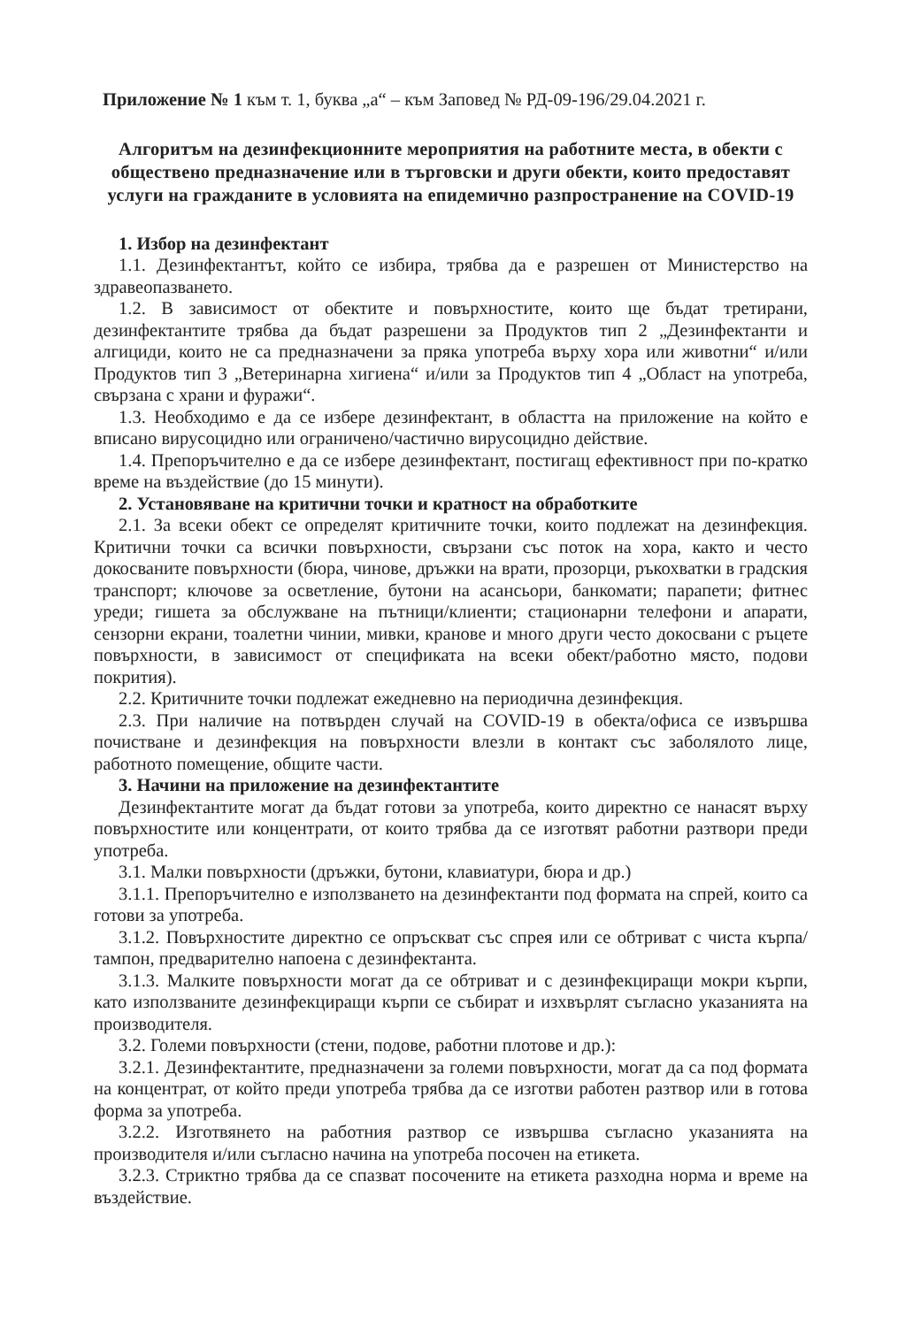Приложение № 1 към т. 1, буква „а“ – към Заповед № РД-09-196/29.04.2021 г.
Алгоритъм на дезинфекционните мероприятия на работните места, в обекти с обществено предназначение или в търговски и други обекти, които предоставят услуги на гражданите в условията на епидемично разпространение на COVID-19
1. Избор на дезинфектант
1.1. Дезинфектантът, който се избира, трябва да е разрешен от Министерство на здравеопазването.
1.2. В зависимост от обектите и повърхностите, които ще бъдат третирани, дезинфектантите трябва да бъдат разрешени за Продуктов тип 2 „Дезинфектанти и алгициди, които не са предназначени за пряка употреба върху хора или животни“ и/или Продуктов тип 3 „Ветеринарна хигиена“ и/или за Продуктов тип 4 „Област на употреба, свързана с храни и фуражи“.
1.3. Необходимо е да се избере дезинфектант, в областта на приложение на който е вписано вирусоцидно или ограничено/частично вирусоцидно действие.
1.4. Препоръчително е да се избере дезинфектант, постигащ ефективност при по-кратко време на въздействие (до 15 минути).
2. Установяване на критични точки и кратност на обработките
2.1. За всеки обект се определят критичните точки, които подлежат на дезинфекция. Критични точки са всички повърхности, свързани със поток на хора, както и често докосваните повърхности (бюра, чинове, дръжки на врати, прозорци, ръкохватки в градския транспорт; ключове за осветление, бутони на асансьори, банкомати; парапети; фитнес уреди; гишета за обслужване на пътници/клиенти; стационарни телефони и апарати, сензорни екрани, тоалетни чинии, мивки, кранове и много други често докосвани с ръцете повърхности, в зависимост от спецификата на всеки обект/работно място, подови покрития).
2.2. Критичните точки подлежат ежедневно на периодична дезинфекция.
2.3. При наличие на потвърден случай на COVID-19 в обекта/офиса се извършва почистване и дезинфекция на повърхности влезли в контакт със заболялото лице, работното помещение, общите части.
3. Начини на приложение на дезинфектантите
Дезинфектантите могат да бъдат готови за употреба, които директно се нанасят върху повърхностите или концентрати, от които трябва да се изготвят работни разтвори преди употреба.
3.1. Малки повърхности (дръжки, бутони, клавиатури, бюра и др.)
3.1.1. Препоръчително е използването на дезинфектанти под формата на спрей, които са готови за употреба.
3.1.2. Повърхностите директно се опръскват със спрея или се обтриват с чиста кърпа/тампон, предварително напоена с дезинфектанта.
3.1.3. Малките повърхности могат да се обтриват и с дезинфекциращи мокри кърпи, като използваните дезинфекциращи кърпи се събират и изхвърлят съгласно указанията на производителя.
3.2. Големи повърхности (стени, подове, работни плотове и др.):
3.2.1. Дезинфектантите, предназначени за големи повърхности, могат да са под формата на концентрат, от който преди употреба трябва да се изготви работен разтвор или в готова форма за употреба.
3.2.2. Изготвянето на работния разтвор се извършва съгласно указанията на производителя и/или съгласно начина на употреба посочен на етикета.
3.2.3. Стриктно трябва да се спазват посочените на етикета разходна норма и време на въздействие.